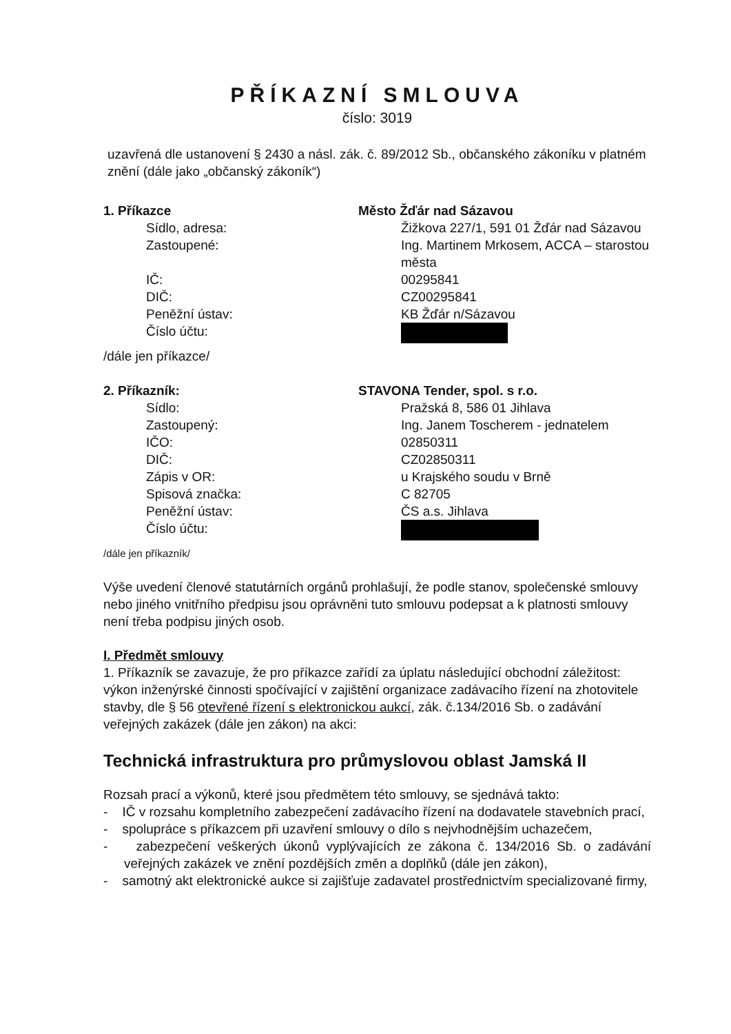PŘÍKAZNÍ SMLOUVA
číslo: 3019
uzavřená dle ustanovení § 2430 a násl. zák. č. 89/2012 Sb., občanského zákoníku v platném znění (dále jako „občanský zákoník“)
1. Příkazce Město Žďár nad Sázavou
Sídlo, adresa: Žižkova 227/1, 591 01 Žďár nad Sázavou
Zastoupené: Ing. Martinem Mrkosem, ACCA – starostou města
IČ: 00295841
DIČ: CZ00295841
Peněžní ústav: KB Žďár n/Sázavou
Číslo účtu:
/dále jen příkazce/
2. Příkazník: STAVONA Tender, spol. s r.o.
Sídlo: Pražská 8, 586 01 Jihlava
Zastoupený: Ing. Janem Toscherem - jednatelem
IČO: 02850311
DIČ: CZ02850311
Zápis v OR: u Krajského soudu v Brně
Spisová značka: C 82705
Peněžní ústav: ČS a.s. Jihlava
Číslo účtu:
/dále jen příkazník/
Výše uvedení členové statutárních orgánů prohlašují, že podle stanov, společenské smlouvy nebo jiného vnitřního předpisu jsou oprávněni tuto smlouvu podepsat a k platnosti smlouvy není třeba podpisu jiných osob.
I. Předmět smlouvy
1. Příkazník se zavazuje, že pro příkazce zařídí za úplatu následující obchodní záležitost: výkon inženýrské činnosti spočívající v zajištění organizace zadávacího řízení na zhotovitele stavby, dle § 56 otevřené řízení s elektronickou aukcí, zák. č.134/2016 Sb. o zadávání veřejných zakázek (dále jen zákon) na akci:
Technická infrastruktura pro průmyslovou oblast Jamská II
Rozsah prací a výkonů, které jsou předmětem této smlouvy, se sjednává takto:
- IČ v rozsahu kompletního zabezpečení zadávacího řízení na dodavatele stavebních prací,
- spolupráce s příkazcem při uzavření smlouvy o dílo s nejvhodnějším uchazečem,
- zabezpečení veškerých úkonů vyplývajících ze zákona č. 134/2016 Sb. o zadávání veřejných zakázek ve znění pozdějších změn a doplňků (dále jen zákon),
- samotný akt elektronické aukce si zajišťuje zadavatel prostřednictvím specializované firmy,